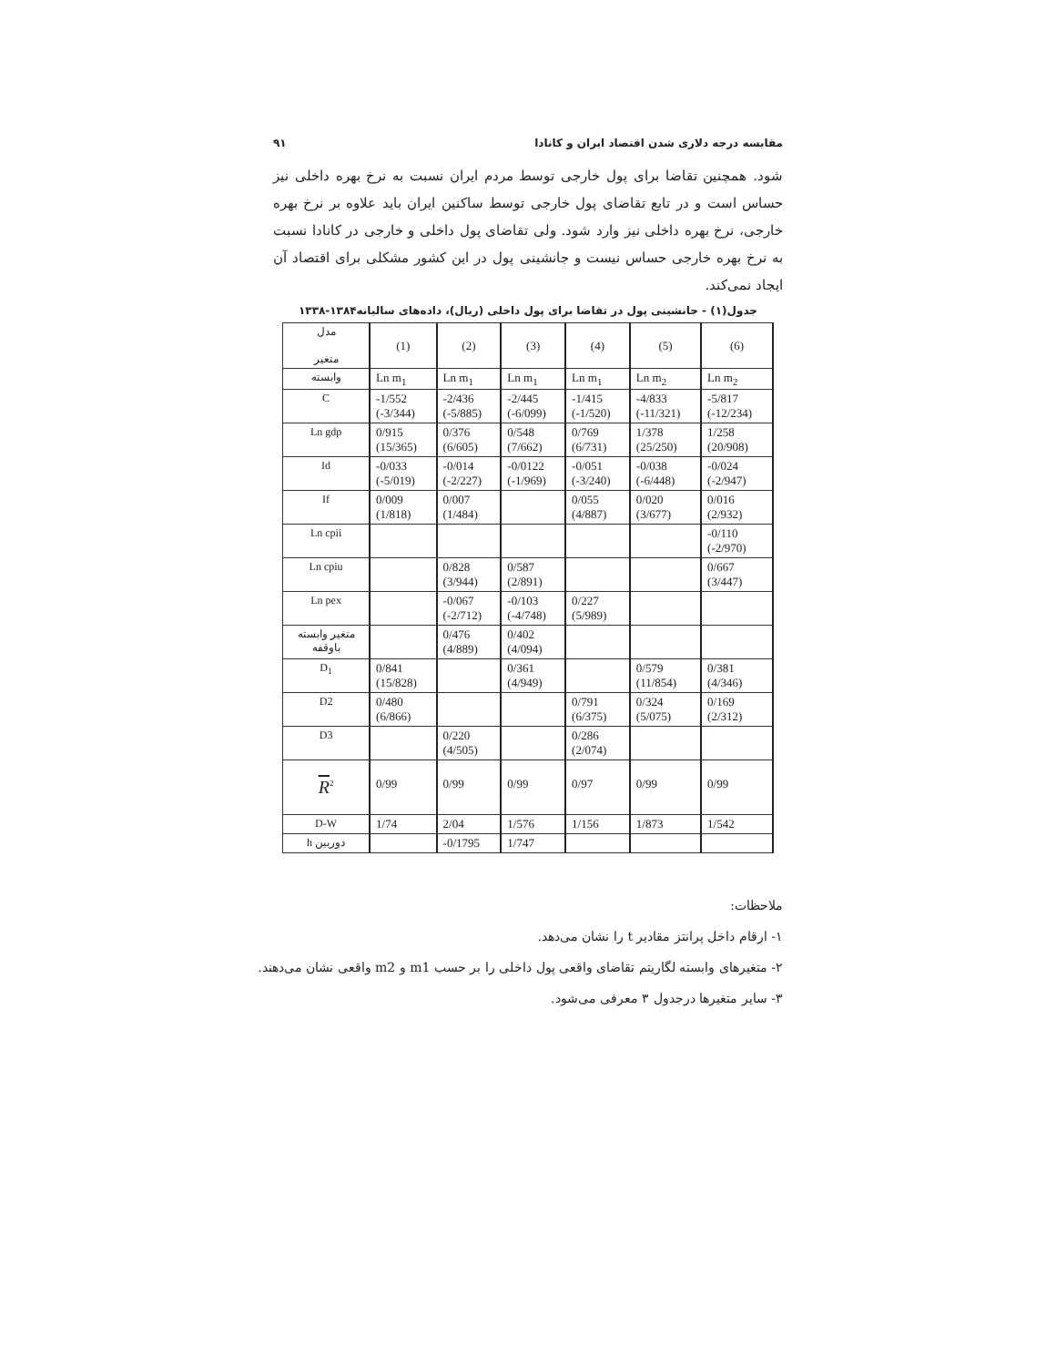مقایسه درجه دلاری شدن اقتصاد ایران و کانادا ۹۱
شود. همچنین تقاضا برای پول خارجی توسط مردم ایران نسبت به نرخ بهره داخلی نیز حساس است و در تابع تقاضای پول خارجی توسط ساکنین ایران باید علاوه بر نرخ بهره خارجی، نرخ بهره داخلی نیز وارد شود. ولی تقاضای پول داخلی و خارجی در کانادا نسبت به نرخ بهره خارجی حساس نیست و جانشینی پول در این کشور مشکلی برای اقتصاد آن ایجاد نمی‌کند.
جدول(۱) - جانشینی پول در تقاضا برای پول داخلی (ریال)، داده‌های سالیانه۱۳۸۴-۱۳۳۸
| مدل متغیر | (1) | (2) | (3) | (4) | (5) | (6) |
| --- | --- | --- | --- | --- | --- | --- |
| وابسته | Ln m<sub>1</sub> | Ln m<sub>1</sub> | Ln m<sub>1</sub> | Ln m<sub>1</sub> | Ln m<sub>2</sub> | Ln m<sub>2</sub> |
| C | -1/552 (-3/344) | -2/436 (-5/885) | -2/445 (-6/099) | -1/415 (-1/520) | -4/833 (-11/321) | -5/817 (-12/234) |
| Ln gdp | 0/915 (15/365) | 0/376 (6/605) | 0/548 (7/662) | 0/769 (6/731) | 1/378 (25/250) | 1/258 (20/908) |
| Id | -0/033 (-5/019) | -0/014 (-2/227) | -0/0122 (-1/969) | -0/051 (-3/240) | -0/038 (-6/448) | -0/024 (-2/947) |
| If | 0/009 (1/818) | 0/007 (1/484) | | 0/055 (4/887) | 0/020 (3/677) | 0/016 (2/932) |
| Ln cpii | | | | | | -0/110 (-2/970) |
| Ln cpiu | | 0/828 (3/944) | 0/587 (2/891) | | | 0/667 (3/447) |
| Ln pex | | -0/067 (-2/712) | -0/103 (-4/748) | 0/227 (5/989) | | |
| متغیر وابسته باوقفه | | 0/476 (4/889) | 0/402 (4/094) | | | |
| D<sub>1</sub> | 0/841 (15/828) | | 0/361 (4/949) | | 0/579 (11/854) | 0/381 (4/346) |
| D2 | 0/480 (6/866) | | | 0/791 (6/375) | 0/324 (5/075) | 0/169 (2/312) |
| D3 | | 0/220 (4/505) | | 0/286 (2/074) | | |
| R<sup>2</sup> | 0/99 | 0/99 | 0/99 | 0/97 | 0/99 | 0/99 |
| D-W | 1/74 | 2/04 | 1/576 | 1/156 | 1/873 | 1/542 |
| h دوربین | | -0/1795 | 1/747 | | | |
ملاحظات:
۱- ارقام داخل پرانتز مقادیر t را نشان می‌دهد.
۲- متغیرهای وابسته لگاریتم تقاضای واقعی پول داخلی را بر حسب m1 و m2 واقعی نشان می‌دهند.
۳- سایر متغیرها درجدول ۳ معرفی می‌شود.